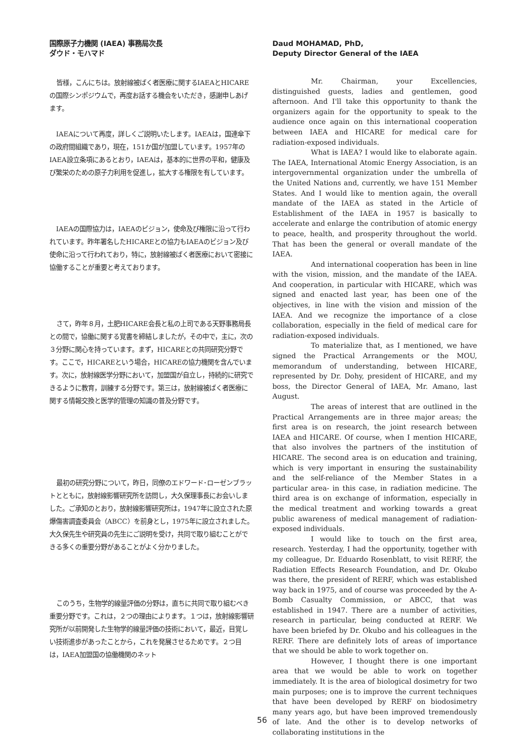国際原子力機関 (IAEA) 事務局次長
ダウド・モハマド
皆様，こんにちは。放射線被ばく者医療に関するIAEAとHICAREの国際シンポジウムで，再度お話する機会をいただき，感謝申しあげます。
IAEAについて再度，詳しくご説明いたします。IAEAは，国連傘下の政府間組織であり，現在，151か国が加盟しています。1957年のIAEA設立条項にあるとおり，IAEAは，基本的に世界の平和，健康及び繁栄のための原子力利用を促進し，拡大する権限を有しています。
IAEAの国際協力は，IAEAのビジョン，使命及び権限に沿って行われています。昨年署名したHICAREとの協力もIAEAのビジョン及び使命に沿って行われており，特に，放射線被ばく者医療において密接に協働することが重要と考えております。
さて，昨年８月，土肥HICARE会長と私の上司である天野事務局長との間で，協働に関する覚書を締結しましたが，その中で，主に，次の３分野に関心を持っています。まず，HICAREとの共同研究分野です。ここで，HICAREという場合，HICAREの協力機関を含んでいます。次に，放射線医学分野において，加盟国が自立し，持続的に研究できるように教育，訓練する分野です。第三は，放射線被ばく者医療に関する情報交換と医学的管理の知識の普及分野です。
最初の研究分野について，昨日，同僚のエドワード･ローゼンブラットとともに，放射線影響研究所を訪問し，大久保理事長にお会いしました。ご承知のとおり，放射線影響研究所は，1947年に設立された原爆傷害調査委員会（ABCC）を前身とし，1975年に設立されました。大久保先生や研究員の先生にご説明を受け，共同で取り組むことができる多くの重要分野があることがよく分かりました。
このうち，生物学的線量評価の分野は，直ちに共同で取り組むべき重要分野です。これは，２つの理由によります。１つは，放射線影響研究所が以前開発した生物学的線量評価の技術において，最近，目覚しい技術進歩があったことから，これを発展させるためです。２つ目は，IAEA加盟国の協働機関のネット
Daud MOHAMAD, PhD,
Deputy Director General of the IAEA
Mr. Chairman, your Excellencies, distinguished guests, ladies and gentlemen, good afternoon. And I'll take this opportunity to thank the organizers again for the opportunity to speak to the audience once again on this international cooperation between IAEA and HICARE for medical care for radiation-exposed individuals.
What is IAEA? I would like to elaborate again. The IAEA, International Atomic Energy Association, is an intergovernmental organization under the umbrella of the United Nations and, currently, we have 151 Member States. And I would like to mention again, the overall mandate of the IAEA as stated in the Article of Establishment of the IAEA in 1957 is basically to accelerate and enlarge the contribution of atomic energy to peace, health, and prosperity throughout the world. That has been the general or overall mandate of the IAEA.
And international cooperation has been in line with the vision, mission, and the mandate of the IAEA. And cooperation, in particular with HICARE, which was signed and enacted last year, has been one of the objectives, in line with the vision and mission of the IAEA. And we recognize the importance of a close collaboration, especially in the field of medical care for radiation-exposed individuals.
To materialize that, as I mentioned, we have signed the Practical Arrangements or the MOU, memorandum of understanding, between HICARE, represented by Dr. Dohy, president of HICARE, and my boss, the Director General of IAEA, Mr. Amano, last August.
The areas of interest that are outlined in the Practical Arrangements are in three major areas; the first area is on research, the joint research between IAEA and HICARE. Of course, when I mention HICARE, that also involves the partners of the institution of HICARE. The second area is on education and training, which is very important in ensuring the sustainability and the self-reliance of the Member States in a particular area- in this case, in radiation medicine. The third area is on exchange of information, especially in the medical treatment and working towards a great public awareness of medical management of radiation-exposed individuals.
I would like to touch on the first area, research. Yesterday, I had the opportunity, together with my colleague, Dr. Eduardo Rosenblatt, to visit RERF, the Radiation Effects Research Foundation, and Dr. Okubo was there, the president of RERF, which was established way back in 1975, and of course was proceeded by the A-Bomb Casualty Commission, or ABCC, that was established in 1947. There are a number of activities, research in particular, being conducted at RERF. We have been briefed by Dr. Okubo and his colleagues in the RERF. There are definitely lots of areas of importance that we should be able to work together on.
However, I thought there is one important area that we would be able to work on together immediately. It is the area of biological dosimetry for two main purposes; one is to improve the current techniques that have been developed by RERF on biodosimetry many years ago, but have been improved tremendously of late. And the other is to develop networks of collaborating institutions in the
56